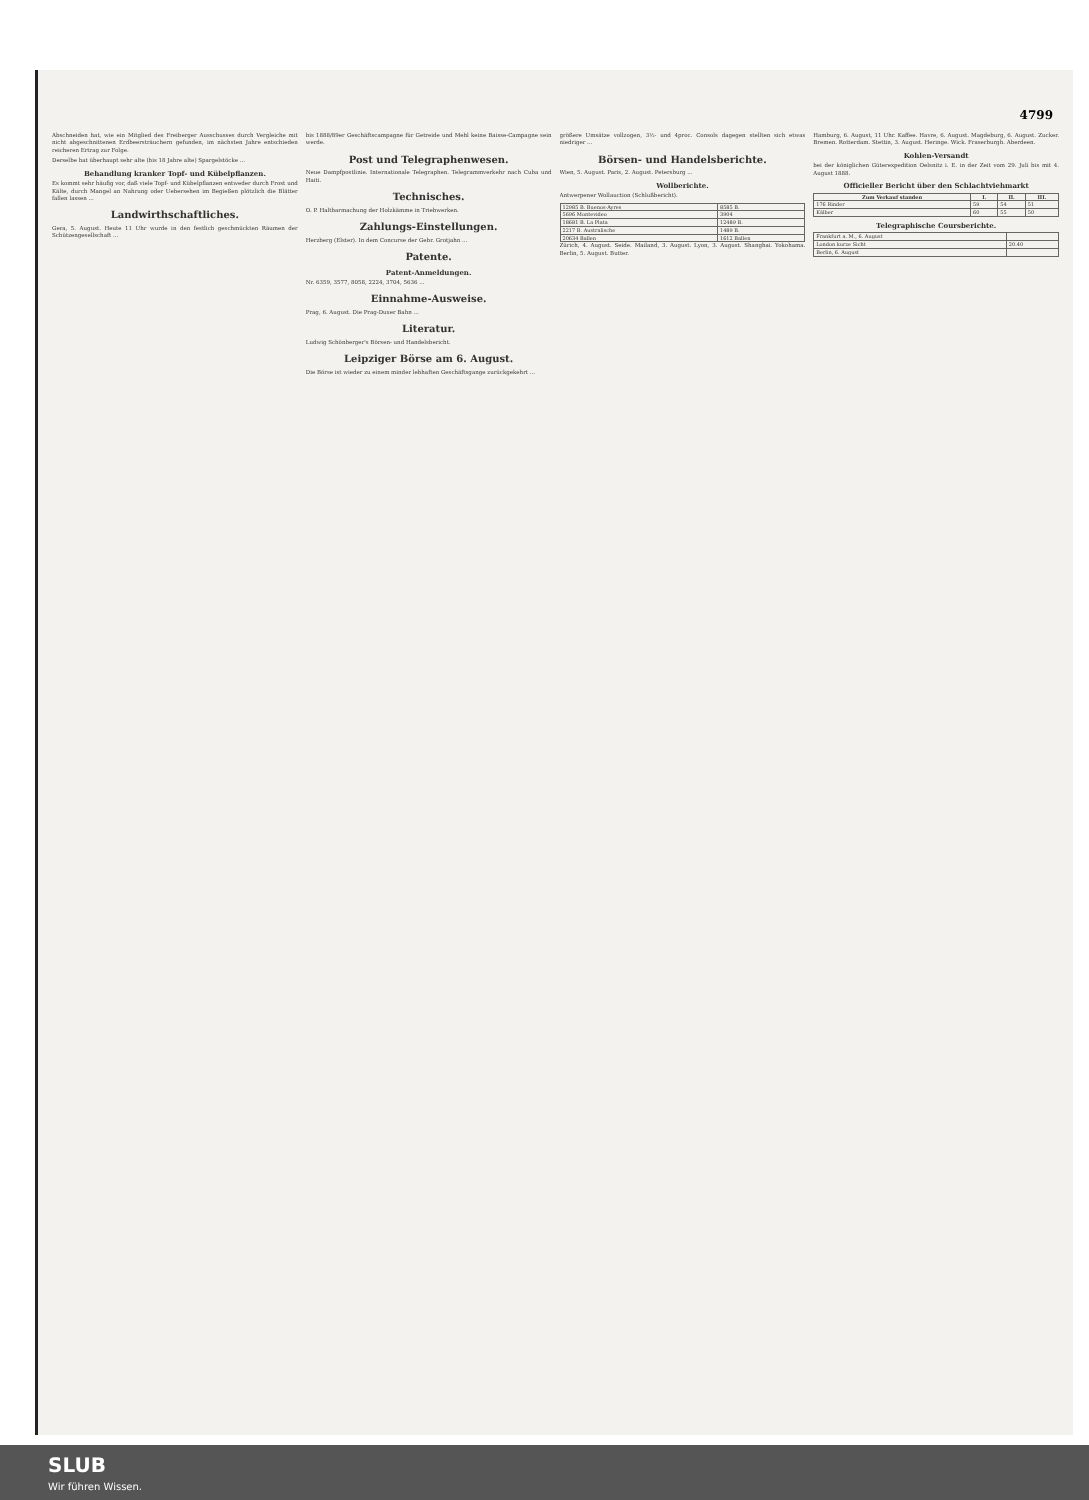4799
Abschneiden hat, wie ein Mitglied des Freiberger Ausschusses durch Vergleiche mit nicht abgeschnittenen Erdbeersträuchern gefunden, im nächsten Jahre entschieden reicheren Ertrag zur Folge.
Derselbe hat überhaupt sehr alte (bis 18 Jahre alte) Spargelstöcke ...
Behandlung kranker Topf- und Kübelpflanzen.
Es kommt sehr häufig vor, daß viele Topf- und Kübelpflanzen entweder durch Frost und Kälte, durch Mangel an Nahrung oder Uebersehen im Begießen plötzlich die Blätter fallen lassen ...
Landwirthschaftliches.
Gera, 5. August. Heute 11 Uhr wurde in den festlich geschmückten Räumen der Schützengesellschaft ...
bis 1888/89er Geschäftscampagne für Getreide und Mehl keine Baisse-Campagne sein werde.
Post und Telegraphenwesen.
Neue Dampfpostlinie. Internationale Telegraphen. Telegrammverkehr nach Cuba und Haiti.
Technisches.
O. P. Haltbarmachung der Holzkämme in Triebwerken.
Zahlungs-Einstellungen.
Herzberg (Elster). In dem Concurse der Gebr. Grotjahn ...
Patente.
Patent-Anmeldungen.
Nr. 6359, 3577, 8058, 2224, 3704, 5636 ...
Einnahme-Ausweise.
Prag, 6. August. Die Prag-Duxer Bahn ...
Literatur.
Ludwig Schönberger's Börsen- und Handelsbericht.
Leipziger Börse am 6. August.
Die Börse ist wieder zu einem minder lebhaften Geschäftsgange zurückgekehrt ...
größere Umsätze vollzogen, 3½- und 4proc. Consols dagegen stellten sich etwas niedriger ...
Börsen- und Handelsberichte.
Wien, 5. August. Paris, 2. August. Petersburg ...
Wollberichte.
Antwerpener Wollauction (Schlußbericht).
| 12985 B. Buenos-Ayres | 8585 B. |
| 5696 Montevideo | 3904 |
| 18681 B. La Plata | 12489 B. |
| 2217 B. Australische | 1489 B. |
| 20634 Ballen | 1612 Ballen |
Zürich, 4. August. Seide. Mailand, 3. August. Lyon, 3. August. Shanghai. Yokohama. Berlin, 5. August. Butter.
Hamburg, 6. August, 11 Uhr. Kaffee. Havre, 6. August. Magdeburg, 6. August. Zucker. Bremen. Rotterdam. Stettin, 3. August. Heringe. Wick. Fraserburgh. Aberdeen.
Kohlen-Versandt
bei der königlichen Güterexpedition Oelsnitz i. E. in der Zeit vom 29. Juli bis mit 4. August 1888.
Officieller Bericht über den Schlachtviehmarkt
| Zum Verkauf standen | I. | II. | III. |
| --- | --- | --- | --- |
| 176 Rinder | 59 | 54 | 51 |
| Kälber | 60 | 55 | 50 |
Telegraphische Coursberichte.
| Frankfurt a. M., 6. August | |
| London kurze Sicht | 20.40 |
| Berlin, 6. August | |
SLUB
Wir führen Wissen.